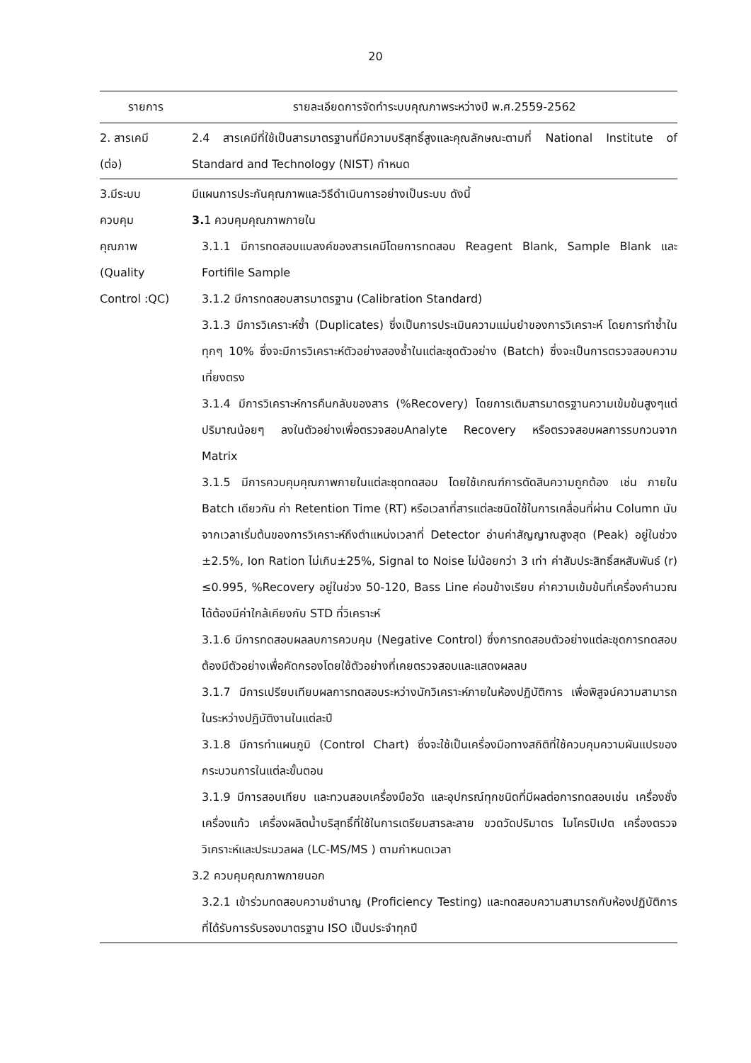20
| รายการ | รายละเอียดการจัดทำระบบคุณภาพระหว่างปี พ.ศ.2559-2562 |
| --- | --- |
| 2. สารเคมี (ต่อ) | 2.4 สารเคมีที่ใช้เป็นสารมาตรฐานที่มีความบริสุทธิ์สูงและคุณลักษณะตามที่ National Institute of Standard and Technology (NIST) กำหนด |
| 3.มีระบบ ควบคุม คุณภาพ (Quality Control :QC) | มีแผนการประกันคุณภาพและวิธีดำเนินการอย่างเป็นระบบ ดังนี้ 3. 1 ควบคุมคุณภาพภายใน 3.1.1 มีการทดสอบแบลงค์ของสารเคมีโดยการทดสอบ Reagent Blank, Sample Blank และ Fortifile Sample 3.1.2 มีการทดสอบสารมาตรฐาน (Calibration Standard) 3.1.3 มีการวิเคราะห์ซ้ำ (Duplicates) ซึ่งเป็นการประเมินความแม่นยำของการวิเคราะห์ โดยการทำซ้ำในทุกๆ 10% ซึ่งจะมีการวิเคราะห์ตัวอย่างสองซ้ำในแต่ละชุดตัวอย่าง (Batch) ซึ่งจะเป็นการตรวจสอบความเที่ยงตรง 3.1.4 มีการวิเคราะห์การคืนกลับของสาร (%Recovery) โดยการเติมสารมาตรฐานความเข้มข้นสูงๆแต่ปริมาณน้อยๆ ลงในตัวอย่างเพื่อตรวจสอบAnalyte Recovery หรือตรวจสอบผลการรบกวนจาก Matrix 3.1.5 มีการควบคุมคุณภาพภายในแต่ละชุดทดสอบ โดยใช้เกณฑ์การตัดสินความถูกต้อง เช่น ภายใน Batch เดียวกัน ค่า Retention Time (RT) หรือเวลาที่สารแต่ละชนิดใช้ในการเคลื่อนที่ผ่าน Column นับจากเวลาเริ่มต้นของการวิเคราะห์ถึงตำแหน่งเวลาที่ Detector อ่านค่าสัญญาณสูงสุด (Peak) อยู่ในช่วง ±2.5%, Ion Ration ไม่เกิน±25%, Signal to Noise ไม่น้อยกว่า 3 เท่า ค่าสัมประสิทธิ์สหสัมพันธ์ (r) ≤0.995, %Recovery อยู่ในช่วง 50-120, Bass Line ค่อนข้างเรียบ ค่าความเข้มข้นที่เครื่องคำนวณได้ต้องมีค่าใกล้เคียงกับ STD ที่วิเคราะห์ 3.1.6 มีการทดสอบผลลบการควบคุม (Negative Control) ซึ่งการทดสอบตัวอย่างแต่ละชุดการทดสอบ ต้องมีตัวอย่างเพื่อคัดกรองโดยใช้ตัวอย่างที่เคยตรวจสอบและแสดงผลลบ 3.1.7 มีการเปรียบเทียบผลการทดสอบระหว่างนักวิเคราะห์ภายในห้องปฏิบัติการ เพื่อพิสูจน์ความสามารถในระหว่างปฏิบัติงานในแต่ละปี 3.1.8 มีการทำแผนภูมิ (Control Chart) ซึ่งจะใช้เป็นเครื่องมือทางสถิติที่ใช้ควบคุมความผันแปรของกระบวนการในแต่ละขั้นตอน 3.1.9 มีการสอบเทียบ และทวนสอบเครื่องมือวัด และอุปกรณ์ทุกชนิดที่มีผลต่อการทดสอบเช่น เครื่องชั่ง เครื่องแก้ว เครื่องผลิตน้ำบริสุทธิ์ที่ใช้ในการเตรียมสารละลาย ขวดวัดปริมาตร ไมโครปิเปต เครื่องตรวจวิเคราะห์และประมวลผล (LC-MS/MS ) ตามกำหนดเวลา 3.2 ควบคุมคุณภาพภายนอก 3.2.1 เข้าร่วมทดสอบความชำนาญ (Proficiency Testing) และทดสอบความสามารถกับห้องปฏิบัติการที่ได้รับการรับรองมาตรฐาน ISO เป็นประจำทุกปี |